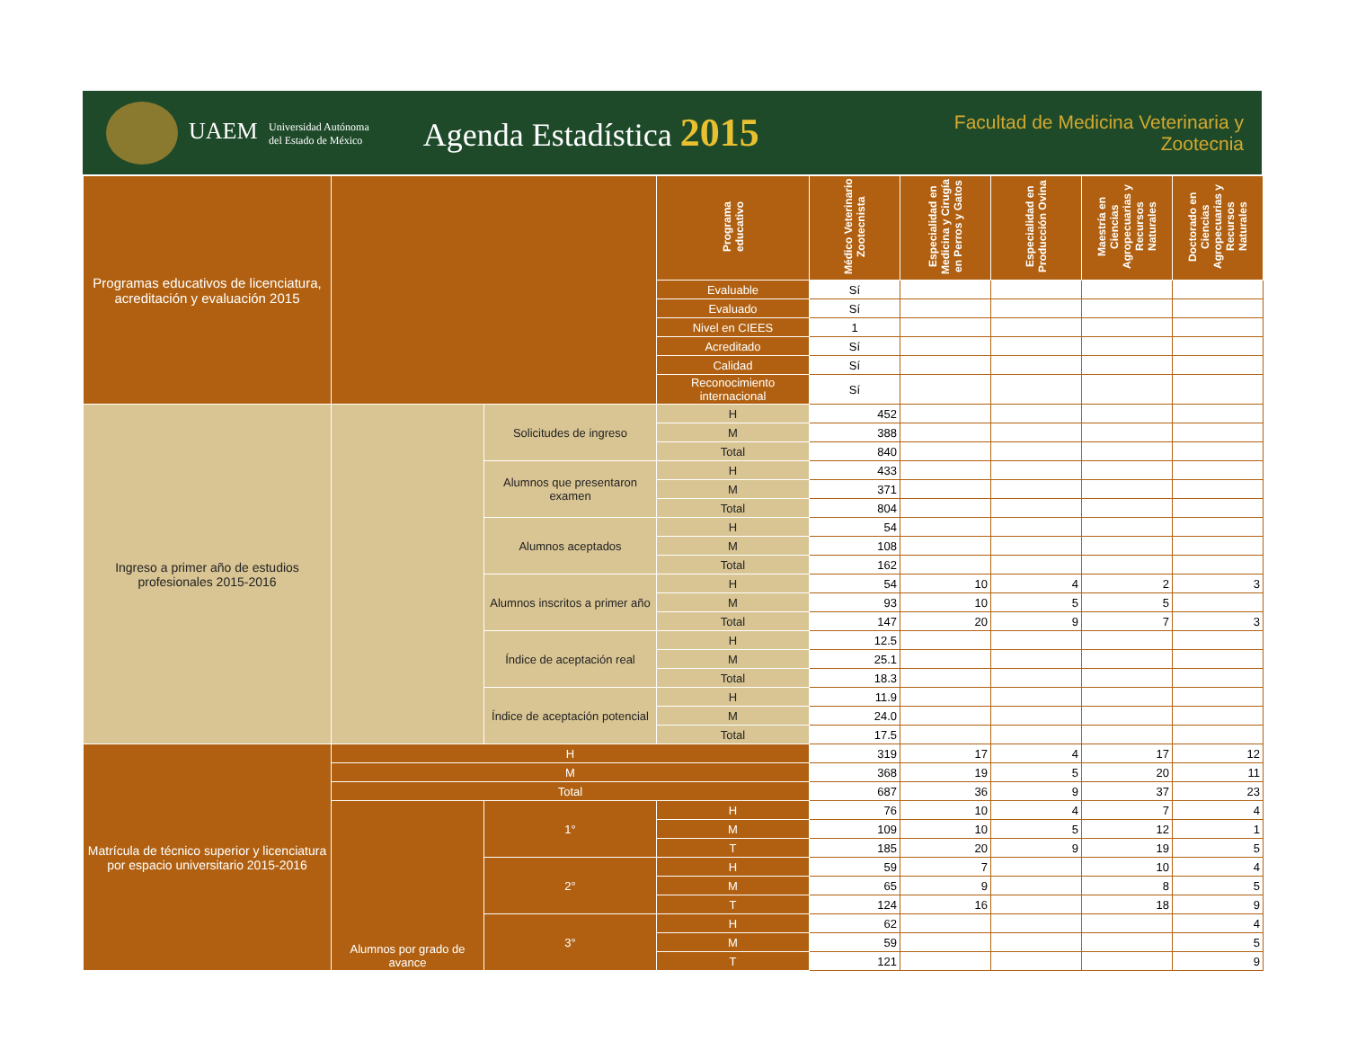UAEM Universidad Autónoma
del Estado de México
Agenda Estadística 2015
Facultad de Medicina Veterinaria y Zootecnia
| Programas educativos de licenciatura, acreditación y evaluación 2015 | | | Programa educativo | Médico Veterinario Zootecnista | Especialidad en Medicina y Cirugía en Perros y Gatos | Especialidad en Producción Ovina | Maestría en Ciencias Agropecuarias y Recursos Naturales | Doctorado en Ciencias Agropecuarias y Recursos Naturales |
| | | | Evaluable | Sí | | | | |
| | | | Evaluado | Sí | | | | |
| | | | Nivel en CIEES | 1 | | | | |
| | | | Acreditado | Sí | | | | |
| | | | Calidad | Sí | | | | |
| | | | Reconocimiento internacional | Sí | | | | |
| Ingreso a primer año de estudios profesionales 2015-2016 | | Solicitudes de ingreso | H | 452 | | | | |
| | | | M | 388 | | | | |
| | | | Total | 840 | | | | |
| | | Alumnos que presentaron examen | H | 433 | | | | |
| | | | M | 371 | | | | |
| | | | Total | 804 | | | | |
| | | Alumnos aceptados | H | 54 | | | | |
| | | | M | 108 | | | | |
| | | | Total | 162 | | | | |
| | | Alumnos inscritos a primer año | H | 54 | 10 | 4 | 2 | 3 |
| | | | M | 93 | 10 | 5 | 5 | |
| | | | Total | 147 | 20 | 9 | 7 | 3 |
| | | Índice de aceptación real | H | 12.5 | | | | |
| | | | M | 25.1 | | | | |
| | | | Total | 18.3 | | | | |
| | | Índice de aceptación potencial | H | 11.9 | | | | |
| | | | M | 24.0 | | | | |
| | | | Total | 17.5 | | | | |
| Matrícula de técnico superior y licenciatura por espacio universitario 2015-2016 | H | | | 319 | 17 | 4 | 17 | 12 |
| | M | | | 368 | 19 | 5 | 20 | 11 |
| | Total | | | 687 | 36 | 9 | 37 | 23 |
| | Alumnos por grado de avance | 1° | H | 76 | 10 | 4 | 7 | 4 |
| | | | M | 109 | 10 | 5 | 12 | 1 |
| | | | T | 185 | 20 | 9 | 19 | 5 |
| | | 2° | H | 59 | 7 | | 10 | 4 |
| | | | M | 65 | 9 | | 8 | 5 |
| | | | T | 124 | 16 | | 18 | 9 |
| | | 3° | H | 62 | | | | 4 |
| | | | M | 59 | | | | 5 |
| | | | T | 121 | | | | 9 |